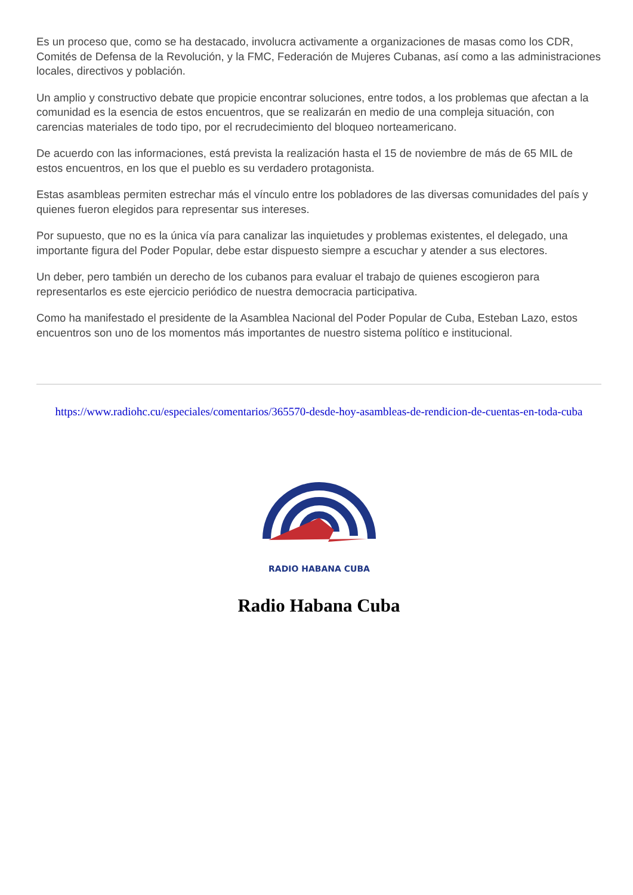Es un proceso que, como se ha destacado, involucra activamente a organizaciones de masas como los CDR, Comités de Defensa de la Revolución, y la FMC, Federación de Mujeres Cubanas, así como a las administraciones locales, directivos y población.
Un amplio y constructivo debate que propicie encontrar soluciones, entre todos, a los problemas que afectan a la comunidad es la esencia de estos encuentros, que se realizarán en medio de una compleja situación, con carencias materiales de todo tipo, por el recrudecimiento del bloqueo norteamericano.
De acuerdo con las informaciones, está prevista la realización hasta el 15 de noviembre de más de 65 MIL de estos encuentros, en los que el pueblo es su verdadero protagonista.
Estas asambleas permiten estrechar más el vínculo entre los pobladores de las diversas comunidades del país y quienes fueron elegidos para representar sus intereses.
Por supuesto, que no es la única vía para canalizar las inquietudes y problemas existentes, el delegado, una importante figura del Poder Popular, debe estar dispuesto siempre a escuchar y atender a sus electores.
Un deber, pero también un derecho de los cubanos para evaluar el trabajo de quienes escogieron para representarlos es este ejercicio periódico de nuestra democracia participativa.
Como ha manifestado el presidente de la Asamblea Nacional del Poder Popular de Cuba, Esteban Lazo, estos encuentros son uno de los momentos más importantes de nuestro sistema político e institucional.
https://www.radiohc.cu/especiales/comentarios/365570-desde-hoy-asambleas-de-rendicion-de-cuentas-en-toda-cuba
RADIO HABANA CUBA
Radio Habana Cuba